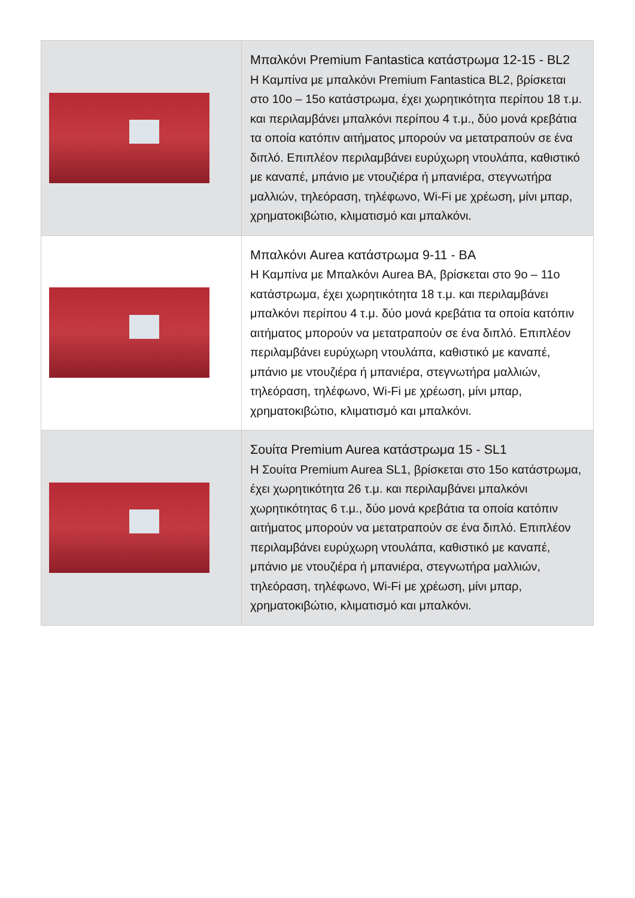| | Μπαλκόνι Premium Fantastica κατάστρωμα 12-15 - BL2 Η Καμπίνα με μπαλκόνι Premium Fantastica BL2, βρίσκεται στο 10ο – 15ο κατάστρωμα, έχει χωρητικότητα περίπου 18 τ.μ. και περιλαμβάνει μπαλκόνι περίπου 4 τ.μ., δύο μονά κρεβάτια τα οποία κατόπιν αιτήματος μπορούν να μετατραπούν σε ένα διπλό. Επιπλέον περιλαμβάνει ευρύχωρη ντουλάπα, καθιστικό με καναπέ, μπάνιο με ντουζιέρα ή μπανιέρα, στεγνωτήρα μαλλιών, τηλεόραση, τηλέφωνο, Wi-Fi με χρέωση, μίνι μπαρ, χρηματοκιβώτιο, κλιματισμό και μπαλκόνι. |
| | Μπαλκόνι Aurea κατάστρωμα 9-11 - BA Η Καμπίνα με Μπαλκόνι Aurea BA, βρίσκεται στο 9ο – 11ο κατάστρωμα, έχει χωρητικότητα 18 τ.μ. και περιλαμβάνει μπαλκόνι περίπου 4 τ.μ. δύο μονά κρεβάτια τα οποία κατόπιν αιτήματος μπορούν να μετατραπούν σε ένα διπλό. Επιπλέον περιλαμβάνει ευρύχωρη ντουλάπα, καθιστικό με καναπέ, μπάνιο με ντουζιέρα ή μπανιέρα, στεγνωτήρα μαλλιών, τηλεόραση, τηλέφωνο, Wi-Fi με χρέωση, μίνι μπαρ, χρηματοκιβώτιο, κλιματισμό και μπαλκόνι. |
| | Σουίτα Premium Aurea κατάστρωμα 15 - SL1 Η Σουίτα Premium Aurea SL1, βρίσκεται στο 15ο κατάστρωμα, έχει χωρητικότητα 26 τ.μ. και περιλαμβάνει μπαλκόνι χωρητικότητας 6 τ.μ., δύο μονά κρεβάτια τα οποία κατόπιν αιτήματος μπορούν να μετατραπούν σε ένα διπλό. Επιπλέον περιλαμβάνει ευρύχωρη ντουλάπα, καθιστικό με καναπέ, μπάνιο με ντουζιέρα ή μπανιέρα, στεγνωτήρα μαλλιών, τηλεόραση, τηλέφωνο, Wi-Fi με χρέωση, μίνι μπαρ, χρηματοκιβώτιο, κλιματισμό και μπαλκόνι. |